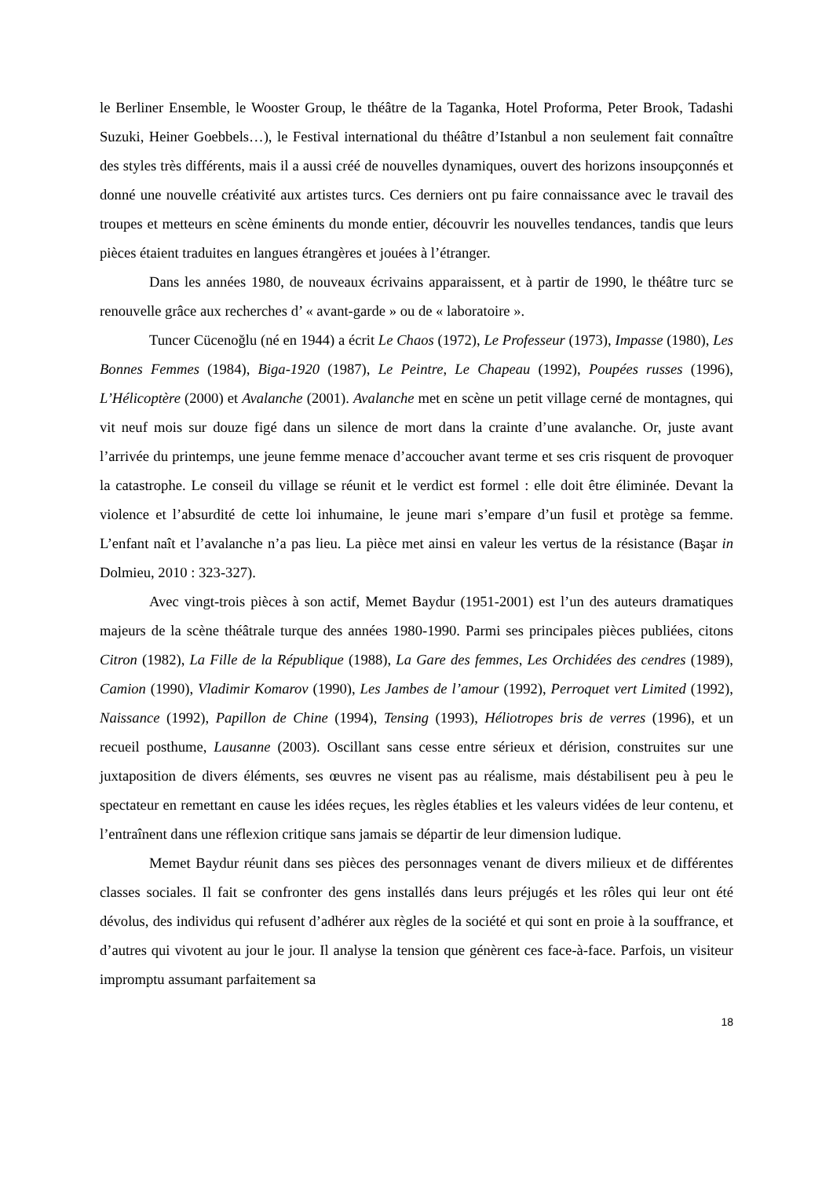le Berliner Ensemble, le Wooster Group, le théâtre de la Taganka, Hotel Proforma, Peter Brook, Tadashi Suzuki, Heiner Goebbels…), le Festival international du théâtre d’Istanbul a non seulement fait connaître des styles très différents, mais il a aussi créé de nouvelles dynamiques, ouvert des horizons insoupçonnés et donné une nouvelle créativité aux artistes turcs. Ces derniers ont pu faire connaissance avec le travail des troupes et metteurs en scène éminents du monde entier, découvrir les nouvelles tendances, tandis que leurs pièces étaient traduites en langues étrangères et jouées à l’étranger.
Dans les années 1980, de nouveaux écrivains apparaissent, et à partir de 1990, le théâtre turc se renouvelle grâce aux recherches d’ « avant-garde » ou de « laboratoire ».
Tuncer Cücenoğlu (né en 1944) a écrit Le Chaos (1972), Le Professeur (1973), Impasse (1980), Les Bonnes Femmes (1984), Biga-1920 (1987), Le Peintre, Le Chapeau (1992), Poupées russes (1996), L’Hélicoptère (2000) et Avalanche (2001). Avalanche met en scène un petit village cerné de montagnes, qui vit neuf mois sur douze figé dans un silence de mort dans la crainte d’une avalanche. Or, juste avant l’arrivée du printemps, une jeune femme menace d’accoucher avant terme et ses cris risquent de provoquer la catastrophe. Le conseil du village se réunit et le verdict est formel : elle doit être éliminée. Devant la violence et l’absurdité de cette loi inhumaine, le jeune mari s’empare d’un fusil et protège sa femme. L’enfant naît et l’avalanche n’a pas lieu. La pièce met ainsi en valeur les vertus de la résistance (Başar in Dolmieu, 2010 : 323-327).
Avec vingt-trois pièces à son actif, Memet Baydur (1951-2001) est l’un des auteurs dramatiques majeurs de la scène théâtrale turque des années 1980-1990. Parmi ses principales pièces publiées, citons Citron (1982), La Fille de la République (1988), La Gare des femmes, Les Orchidées des cendres (1989), Camion (1990), Vladimir Komarov (1990), Les Jambes de l’amour (1992), Perroquet vert Limited (1992), Naissance (1992), Papillon de Chine (1994), Tensing (1993), Héliotropes bris de verres (1996), et un recueil posthume, Lausanne (2003). Oscillant sans cesse entre sérieux et dérision, construites sur une juxtaposition de divers éléments, ses œuvres ne visent pas au réalisme, mais déstabilisent peu à peu le spectateur en remettant en cause les idées reçues, les règles établies et les valeurs vidées de leur contenu, et l’entraînent dans une réflexion critique sans jamais se départir de leur dimension ludique.
Memet Baydur réunit dans ses pièces des personnages venant de divers milieux et de différentes classes sociales. Il fait se confronter des gens installés dans leurs préjugés et les rôles qui leur ont été dévolus, des individus qui refusent d’adhérer aux règles de la société et qui sont en proie à la souffrance, et d’autres qui vivotent au jour le jour. Il analyse la tension que génèrent ces face-à-face. Parfois, un visiteur impromptu assumant parfaitement sa
18